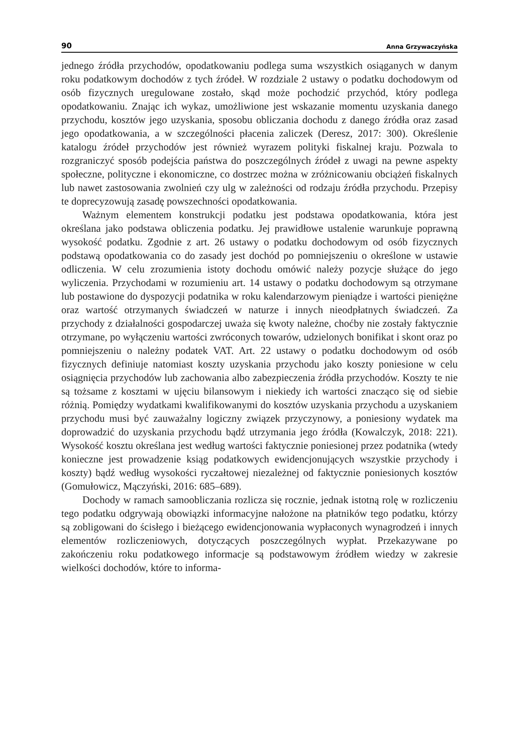90 Anna Grzywaczyńska
jednego źródła przychodów, opodatkowaniu podlega suma wszystkich osiąganych w danym roku podatkowym dochodów z tych źródeł. W rozdziale 2 ustawy o podatku dochodowym od osób fizycznych uregulowane zostało, skąd może pochodzić przychód, który podlega opodatkowaniu. Znając ich wykaz, umożliwione jest wskazanie momentu uzyskania danego przychodu, kosztów jego uzyskania, sposobu obliczania dochodu z danego źródła oraz zasad jego opodatkowania, a w szczególności płacenia zaliczek (Deresz, 2017: 300). Określenie katalogu źródeł przychodów jest również wyrazem polityki fiskalnej kraju. Pozwala to rozgraniczyć sposób podejścia państwa do poszczególnych źródeł z uwagi na pewne aspekty społeczne, polityczne i ekonomiczne, co dostrzec można w zróżnicowaniu obciążeń fiskalnych lub nawet zastosowania zwolnień czy ulg w zależności od rodzaju źródła przychodu. Przepisy te doprecyzowują zasadę powszechności opodatkowania.
Ważnym elementem konstrukcji podatku jest podstawa opodatkowania, która jest określana jako podstawa obliczenia podatku. Jej prawidłowe ustalenie warunkuje poprawną wysokość podatku. Zgodnie z art. 26 ustawy o podatku dochodowym od osób fizycznych podstawą opodatkowania co do zasady jest dochód po pomniejszeniu o określone w ustawie odliczenia. W celu zrozumienia istoty dochodu omówić należy pozycje służące do jego wyliczenia. Przychodami w rozumieniu art. 14 ustawy o podatku dochodowym są otrzymane lub postawione do dyspozycji podatnika w roku kalendarzowym pieniądze i wartości pieniężne oraz wartość otrzymanych świadczeń w naturze i innych nieodpłatnych świadczeń. Za przychody z działalności gospodarczej uważa się kwoty należne, choćby nie zostały faktycznie otrzymane, po wyłączeniu wartości zwróconych towarów, udzielonych bonifikat i skont oraz po pomniejszeniu o należny podatek VAT. Art. 22 ustawy o podatku dochodowym od osób fizycznych definiuje natomiast koszty uzyskania przychodu jako koszty poniesione w celu osiągnięcia przychodów lub zachowania albo zabezpieczenia źródła przychodów. Koszty te nie są tożsame z kosztami w ujęciu bilansowym i niekiedy ich wartości znacząco się od siebie różnią. Pomiędzy wydatkami kwalifikowanymi do kosztów uzyskania przychodu a uzyskaniem przychodu musi być zauważalny logiczny związek przyczynowy, a poniesiony wydatek ma doprowadzić do uzyskania przychodu bądź utrzymania jego źródła (Kowalczyk, 2018: 221). Wysokość kosztu określana jest według wartości faktycznie poniesionej przez podatnika (wtedy konieczne jest prowadzenie ksiąg podatkowych ewidencjonujących wszystkie przychody i koszty) bądź według wysokości ryczałtowej niezależnej od faktycznie poniesionych kosztów (Gomułowicz, Mączyński, 2016: 685–689).
Dochody w ramach samoobliczania rozlicza się rocznie, jednak istotną rolę w rozliczeniu tego podatku odgrywają obowiązki informacyjne nałożone na płatników tego podatku, którzy są zobligowani do ścisłego i bieżącego ewidencjonowania wypłaconych wynagrodzeń i innych elementów rozliczeniowych, dotyczących poszczególnych wypłat. Przekazywane po zakończeniu roku podatkowego informacje są podstawowym źródłem wiedzy w zakresie wielkości dochodów, które to informa-